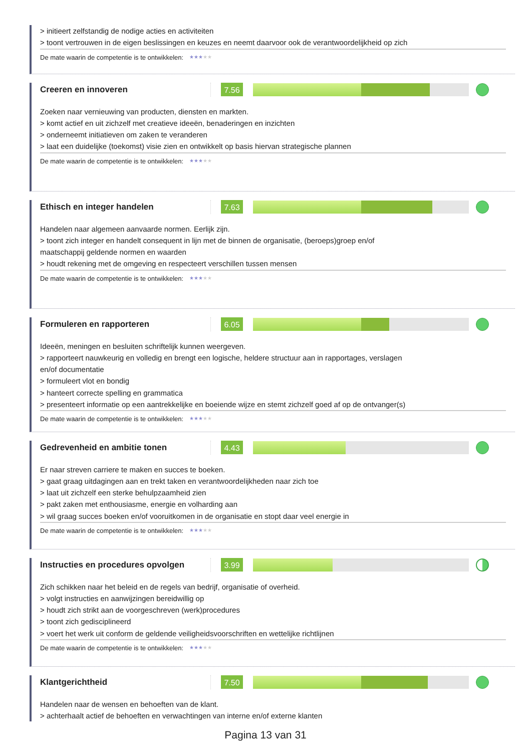> initieert zelfstandig de nodige acties en activiteiten
> toont vertrouwen in de eigen beslissingen en keuzes en neemt daarvoor ook de verantwoordelijkheid op zich
De mate waarin de competentie is te ontwikkelen: ★★★★★
Creeren en innoveren
7.56
Zoeken naar vernieuwing van producten, diensten en markten.
> komt actief en uit zichzelf met creatieve ideeën, benaderingen en inzichten
> onderneemt initiatieven om zaken te veranderen
> laat een duidelijke (toekomst) visie zien en ontwikkelt op basis hiervan strategische plannen
De mate waarin de competentie is te ontwikkelen: ★★★★★
Ethisch en integer handelen
7.63
Handelen naar algemeen aanvaarde normen. Eerlijk zijn.
> toont zich integer en handelt consequent in lijn met de binnen de organisatie, (beroeps)groep en/of
maatschappij geldende normen en waarden
> houdt rekening met de omgeving en respecteert verschillen tussen mensen
De mate waarin de competentie is te ontwikkelen: ★★★★★
Formuleren en rapporteren
6.05
Ideeën, meningen en besluiten schriftelijk kunnen weergeven.
> rapporteert nauwkeurig en volledig en brengt een logische, heldere structuur aan in rapportages, verslagen
en/of documentatie
> formuleert vlot en bondig
> hanteert correcte spelling en grammatica
> presenteert informatie op een aantrekkelijke en boeiende wijze en stemt zichzelf goed af op de ontvanger(s)
De mate waarin de competentie is te ontwikkelen: ★★★★★
Gedrevenheid en ambitie tonen
4.43
Er naar streven carriere te maken en succes te boeken.
> gaat graag uitdagingen aan en trekt taken en verantwoordelijkheden naar zich toe
> laat uit zichzelf een sterke behulpzaamheid zien
> pakt zaken met enthousiasme, energie en volharding aan
> wil graag succes boeken en/of vooruitkomen in de organisatie en stopt daar veel energie in
De mate waarin de competentie is te ontwikkelen: ★★★★★
Instructies en procedures opvolgen
3.99
Zich schikken naar het beleid en de regels van bedrijf, organisatie of overheid.
> volgt instructies en aanwijzingen bereidwillig op
> houdt zich strikt aan de voorgeschreven (werk)procedures
> toont zich gedisciplineerd
> voert het werk uit conform de geldende veiligheidsvoorschriften en wettelijke richtlijnen
De mate waarin de competentie is te ontwikkelen: ★★★★★
Klantgerichtheid
7.50
Handelen naar de wensen en behoeften van de klant.
> achterhaalt actief de behoeften en verwachtingen van interne en/of externe klanten
Pagina 13 van 31